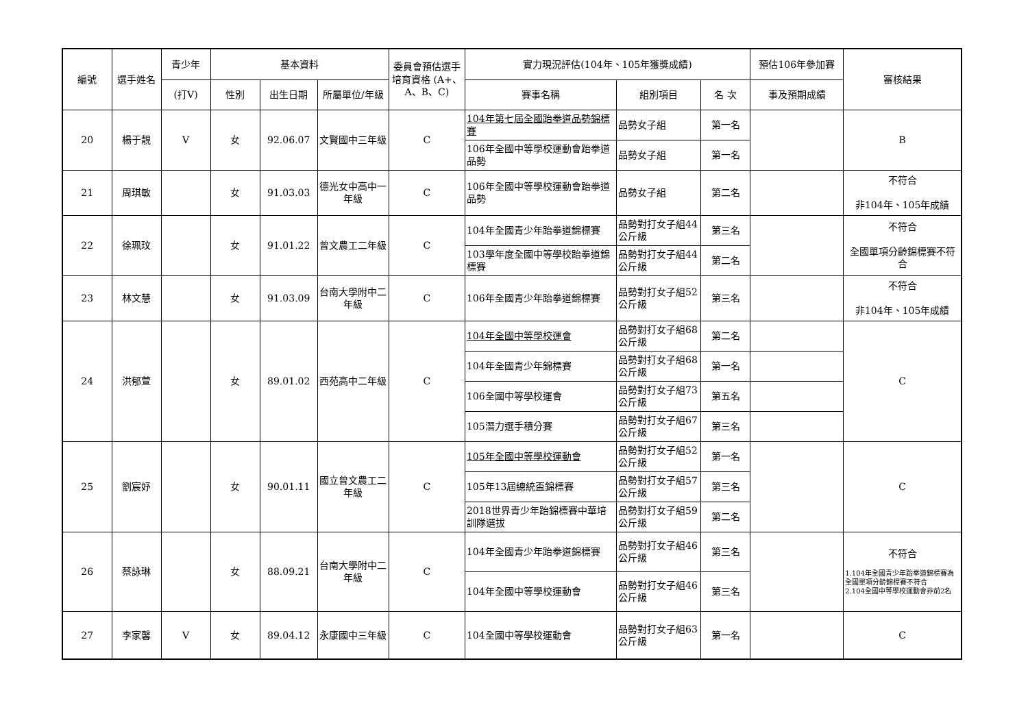| 編號 | 選手姓名 | 青少年 | 基本資料 | | | 委員會預估選手培育資格 (A+、A、B、C) | 實力現況評估(104年、105年獲獎成績) | | | 預估106年參加賽 | 審核結果 |
| --- | --- | --- | --- | --- | --- | --- | --- | --- | --- | --- | --- |
| | | (打V) | 性別 | 出生日期 | 所屬單位/年級 | | 賽事名稱 | 組別項目 | 名 次 | 事及預期成績 | |
| 20 | 楊于靚 | V | 女 | 92.06.07 | 文賢國中三年級 | C | 104年第七屆全國跆拳道品勢錦標賽 | 品勢女子組 | 第一名 | | B |
| | | | | | | | 106年全國中等學校運動會跆拳道品勢 | 品勢女子組 | 第一名 | | |
| 21 | 周琪敏 | | 女 | 91.03.03 | 德光女中高中一年級 | C | 106年全國中等學校運動會跆拳道品勢 | 品勢女子組 | 第二名 | | 不符合 非104年、105年成績 |
| 22 | 徐珮玟 | | 女 | 91.01.22 | 曾文農工二年級 | C | 104年全國青少年跆拳道錦標賽 | 品勢對打女子組44公斤級 | 第三名 | | 不符合 全國單項分齡錦標賽不符合 |
| | | | | | | | 103學年度全國中等學校跆拳道錦標賽 | 品勢對打女子組44公斤級 | 第二名 | | |
| 23 | 林文慧 | | 女 | 91.03.09 | 台南大學附中二年級 | C | 106年全國青少年跆拳道錦標賽 | 品勢對打女子組52公斤級 | 第三名 | | 不符合 非104年、105年成績 |
| 24 | 洪郁萱 | | 女 | 89.01.02 | 西苑高中二年級 | C | 104年全國中等學校運會 | 品勢對打女子組68公斤級 | 第二名 | | C |
| | | | | | | | 104年全國青少年錦標賽 | 品勢對打女子組68公斤級 | 第一名 | | |
| | | | | | | | 106全國中等學校運會 | 品勢對打女子組73公斤級 | 第五名 | | |
| | | | | | | | 105潛力選手積分賽 | 品勢對打女子組67公斤級 | 第三名 | | |
| 25 | 劉宸妤 | | 女 | 90.01.11 | 國立曾文農工二年級 | C | 105年全國中等學校運動會 | 品勢對打女子組52公斤級 | 第一名 | | C |
| | | | | | | | 105年13屆總統盃錦標賽 | 品勢對打女子組57公斤級 | 第三名 | | |
| | | | | | | | 2018世界青少年跆錦標賽中華培訓隊選拔 | 品勢對打女子組59公斤級 | 第二名 | | |
| 26 | 蔡詠琳 | | 女 | 88.09.21 | 台南大學附中二年級 | C | 104年全國青少年跆拳道錦標賽 | 品勢對打女子組46公斤級 | 第三名 | | 不符合 1.104年全國青少年跆拳道錦標賽為全國單項分齡錦標賽不符合 2.104全國中等學校運動會非前2名 |
| | | | | | | | 104年全國中等學校運動會 | 品勢對打女子組46公斤級 | 第三名 | | |
| 27 | 李家馨 | V | 女 | 89.04.12 | 永康國中三年級 | C | 104全國中等學校運動會 | 品勢對打女子組63公斤級 | 第一名 | | C |